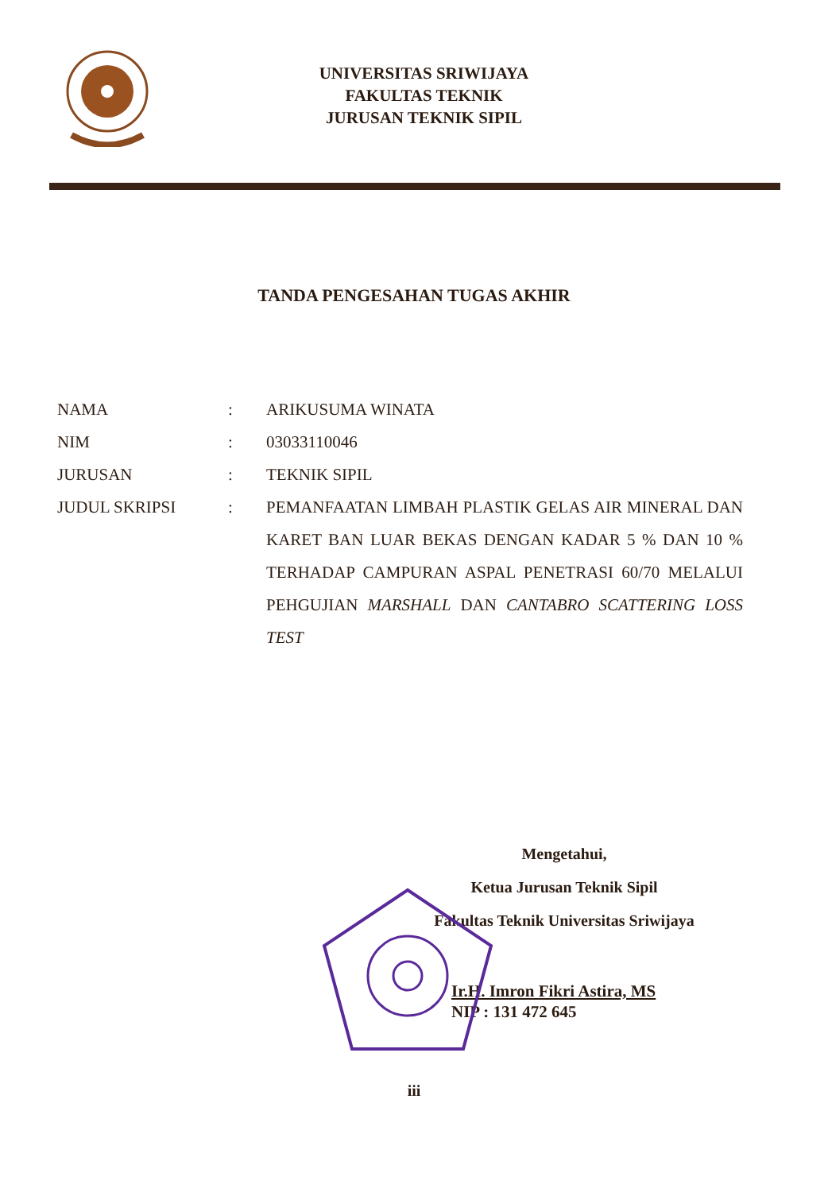UNIVERSITAS SRIWIJAYA
FAKULTAS TEKNIK
JURUSAN TEKNIK SIPIL
TANDA PENGESAHAN TUGAS AKHIR
| NAMA | : | ARIKUSUMA WINATA |
| NIM | : | 03033110046 |
| JURUSAN | : | TEKNIK SIPIL |
| JUDUL SKRIPSI | : | PEMANFAATAN LIMBAH PLASTIK GELAS AIR MINERAL DAN KARET BAN LUAR BEKAS DENGAN KADAR 5 % DAN 10 % TERHADAP CAMPURAN ASPAL PENETRASI 60/70 MELALUI PEHGUJIAN MARSHALL DAN CANTABRO SCATTERING LOSS TEST |
Mengetahui,
Ketua Jurusan Teknik Sipil
Fakultas Teknik Universitas Sriwijaya
Ir.H. Imron Fikri Astira, MS
NIP : 131 472 645
iii